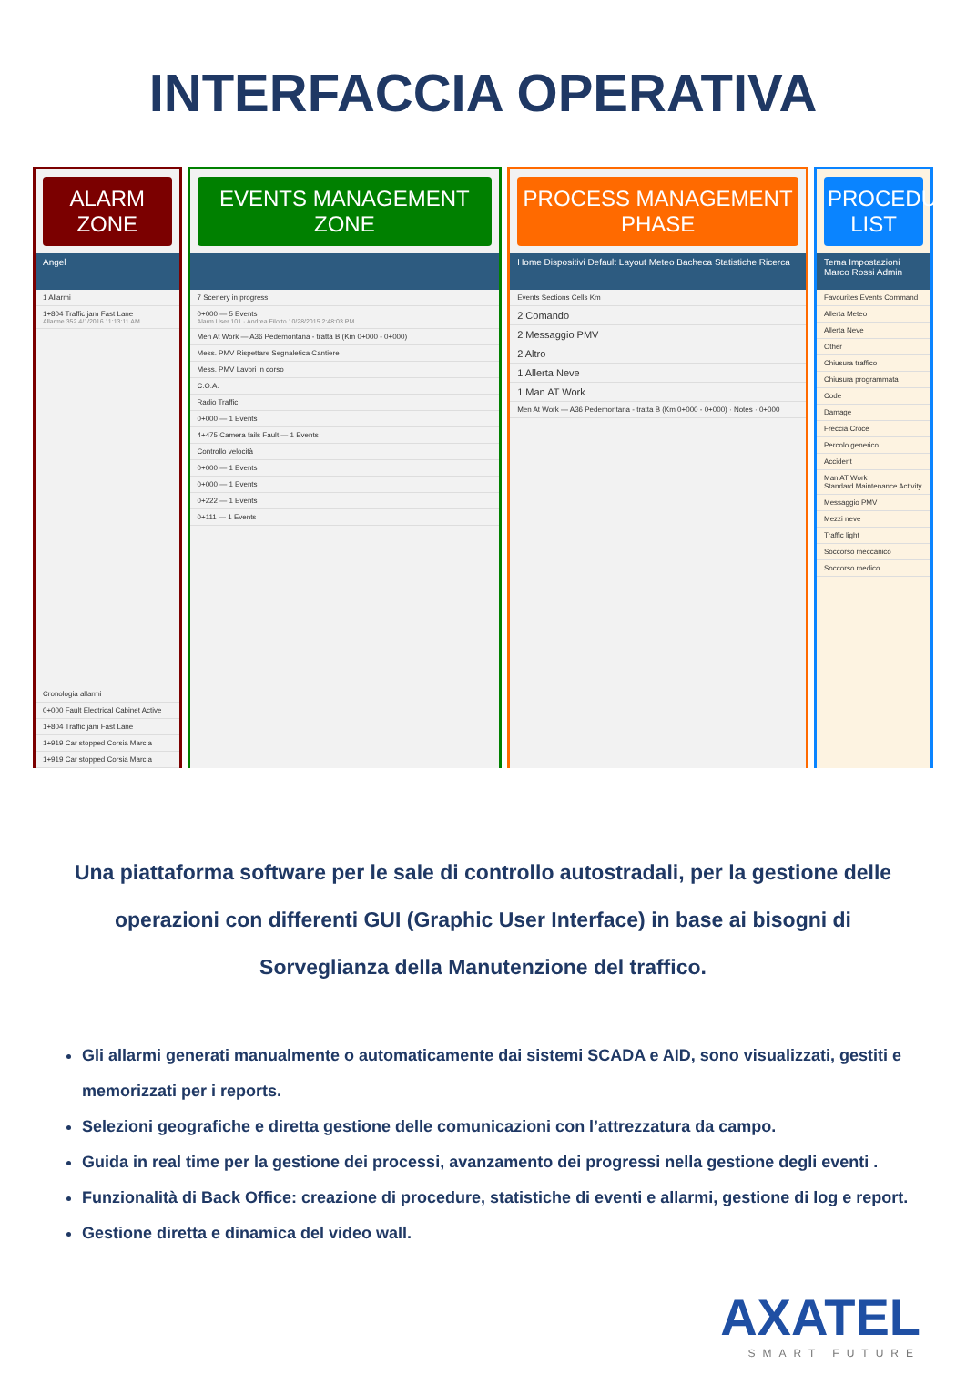INTERFACCIA OPERATIVA
ALARM ZONE
Angel
1 Allarmi
1+804 Traffic jam Fast Lane
Allarme 352 4/1/2016 11:13:11 AM
Cronologia allarmi
0+000 Fault Electrical Cabinet Active
1+804 Traffic jam Fast Lane
1+919 Car stopped Corsia Marcia
1+919 Car stopped Corsia Marcia
EVENTS MANAGEMENT ZONE
7 Scenery in progress
0+000 — 5 Events
Alarm User 101 · Andrea Filotto 10/28/2015 2:48:03 PM
Men At Work — A36 Pedemontana - tratta B (Km 0+000 - 0+000)
Mess. PMV Rispettare Segnaletica Cantiere
Mess. PMV Lavori in corso
C.O.A.
Radio Traffic
0+000 — 1 Events
4+475 Camera fails Fault — 1 Events
Controllo velocità
0+000 — 1 Events
0+000 — 1 Events
0+222 — 1 Events
0+111 — 1 Events
PROCESS MANAGEMENT PHASE
Home Dispositivi Default Layout Meteo Bacheca Statistiche Ricerca
Events Sections Cells Km
2 Comando
2 Messaggio PMV
2 Altro
1 Allerta Neve
1 Man AT Work
Men At Work — A36 Pedemontana - tratta B (Km 0+000 - 0+000) · Notes · 0+000
PROCEDURE LIST
Tema Impostazioni Marco Rossi Admin
Favourites Events Command
Allerta Meteo
Allerta Neve
Other
Chiusura traffico
Chiusura programmata
Code
Damage
Freccia Croce
Percolo generico
Accident
Man AT Work
Standard Maintenance Activity
Messaggio PMV
Mezzi neve
Traffic light
Soccorso meccanico
Soccorso medico
Una piattaforma software per le sale di controllo autostradali, per la gestione delle operazioni con differenti GUI (Graphic User Interface) in base ai bisogni di Sorveglianza della Manutenzione del traffico.
Gli allarmi generati manualmente o automaticamente dai sistemi SCADA e AID, sono visualizzati, gestiti e memorizzati per i reports.
Selezioni geografiche e diretta gestione delle comunicazioni con l’attrezzatura da campo.
Guida in real time per la gestione dei processi, avanzamento dei progressi nella gestione degli eventi .
Funzionalità di Back Office: creazione di procedure, statistiche di eventi e allarmi, gestione di log e report.
Gestione diretta e dinamica del video wall.
AXATEL
SMART FUTURE